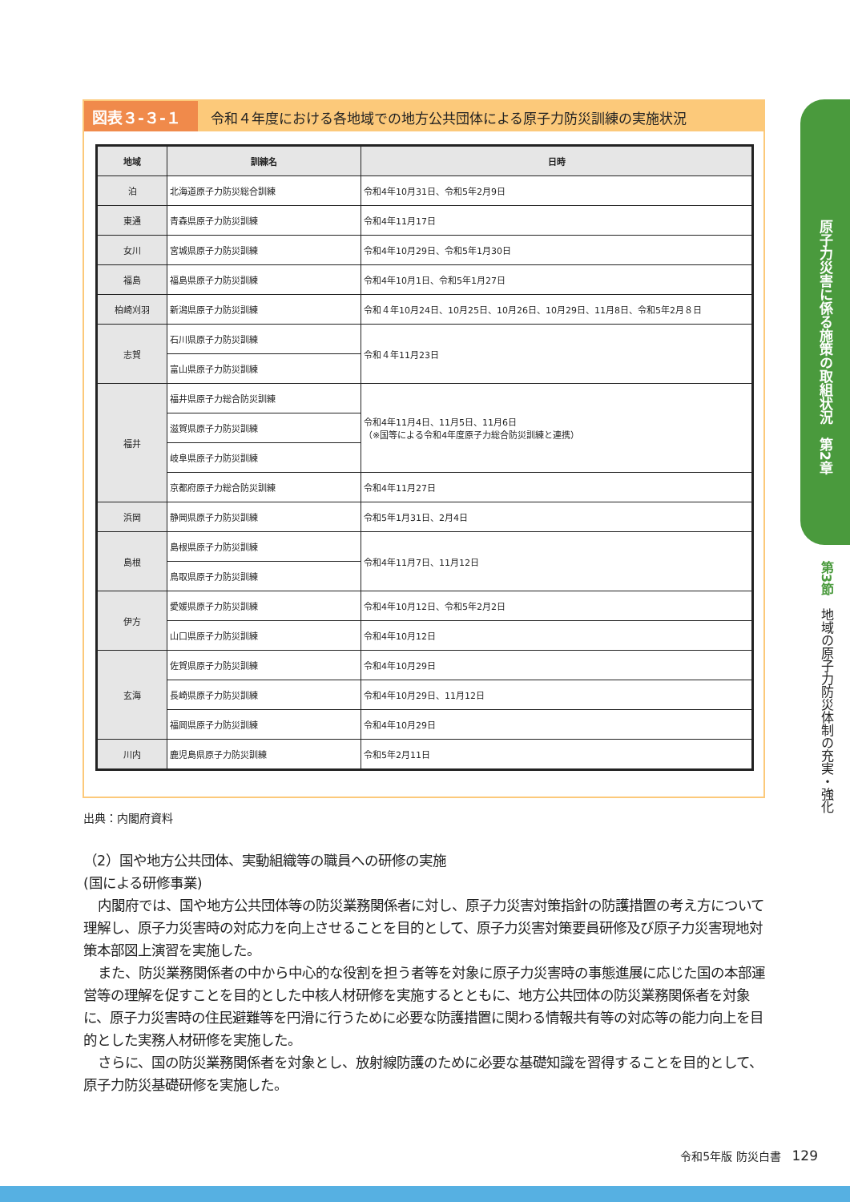図表３-３-１ 令和４年度における各地域での地方公共団体による原子力防災訓練の実施状況
| 地域 | 訓練名 | 日時 |
| --- | --- | --- |
| 泊 | 北海道原子力防災総合訓練 | 令和4年10月31日、令和5年2月9日 |
| 東通 | 青森県原子力防災訓練 | 令和4年11月17日 |
| 女川 | 宮城県原子力防災訓練 | 令和4年10月29日、令和5年1月30日 |
| 福島 | 福島県原子力防災訓練 | 令和4年10月1日、令和5年1月27日 |
| 柏崎刈羽 | 新潟県原子力防災訓練 | 令和４年10月24日、10月25日、10月26日、10月29日、11月8日、令和5年2月８日 |
| 志賀 | 石川県原子力防災訓練 | 令和４年11月23日 |
| | 富山県原子力防災訓練 | |
| 福井 | 福井県原子力総合防災訓練 | 令和4年11月4日、11月5日、11月6日 （※国等による令和4年度原子力総合防災訓練と連携） |
| | 滋賀県原子力防災訓練 | |
| | 岐阜県原子力防災訓練 | |
| | 京都府原子力総合防災訓練 | 令和4年11月27日 |
| 浜岡 | 静岡県原子力防災訓練 | 令和5年1月31日、2月4日 |
| 島根 | 島根県原子力防災訓練 | 令和4年11月7日、11月12日 |
| | 鳥取県原子力防災訓練 | |
| 伊方 | 愛媛県原子力防災訓練 | 令和4年10月12日、令和5年2月2日 |
| | 山口県原子力防災訓練 | 令和4年10月12日 |
| 玄海 | 佐賀県原子力防災訓練 | 令和4年10月29日 |
| | 長崎県原子力防災訓練 | 令和4年10月29日、11月12日 |
| | 福岡県原子力防災訓練 | 令和4年10月29日 |
| 川内 | 鹿児島県原子力防災訓練 | 令和5年2月11日 |
出典：内閣府資料
（2）国や地方公共団体、実動組織等の職員への研修の実施
(国による研修事業)
内閣府では、国や地方公共団体等の防災業務関係者に対し、原子力災害対策指針の防護措置の考え方について理解し、原子力災害時の対応力を向上させることを目的として、原子力災害対策要員研修及び原子力災害現地対策本部図上演習を実施した。
また、防災業務関係者の中から中心的な役割を担う者等を対象に原子力災害時の事態進展に応じた国の本部運営等の理解を促すことを目的とした中核人材研修を実施するとともに、地方公共団体の防災業務関係者を対象に、原子力災害時の住民避難等を円滑に行うために必要な防護措置に関わる情報共有等の対応等の能力向上を目的とした実務人材研修を実施した。
さらに、国の防災業務関係者を対象とし、放射線防護のために必要な基礎知識を習得することを目的として、原子力防災基礎研修を実施した。
原子力災害に係る施策の取組状況　第2章
第3節　地域の原子力防災体制の充実・強化
令和5年版 防災白書　129